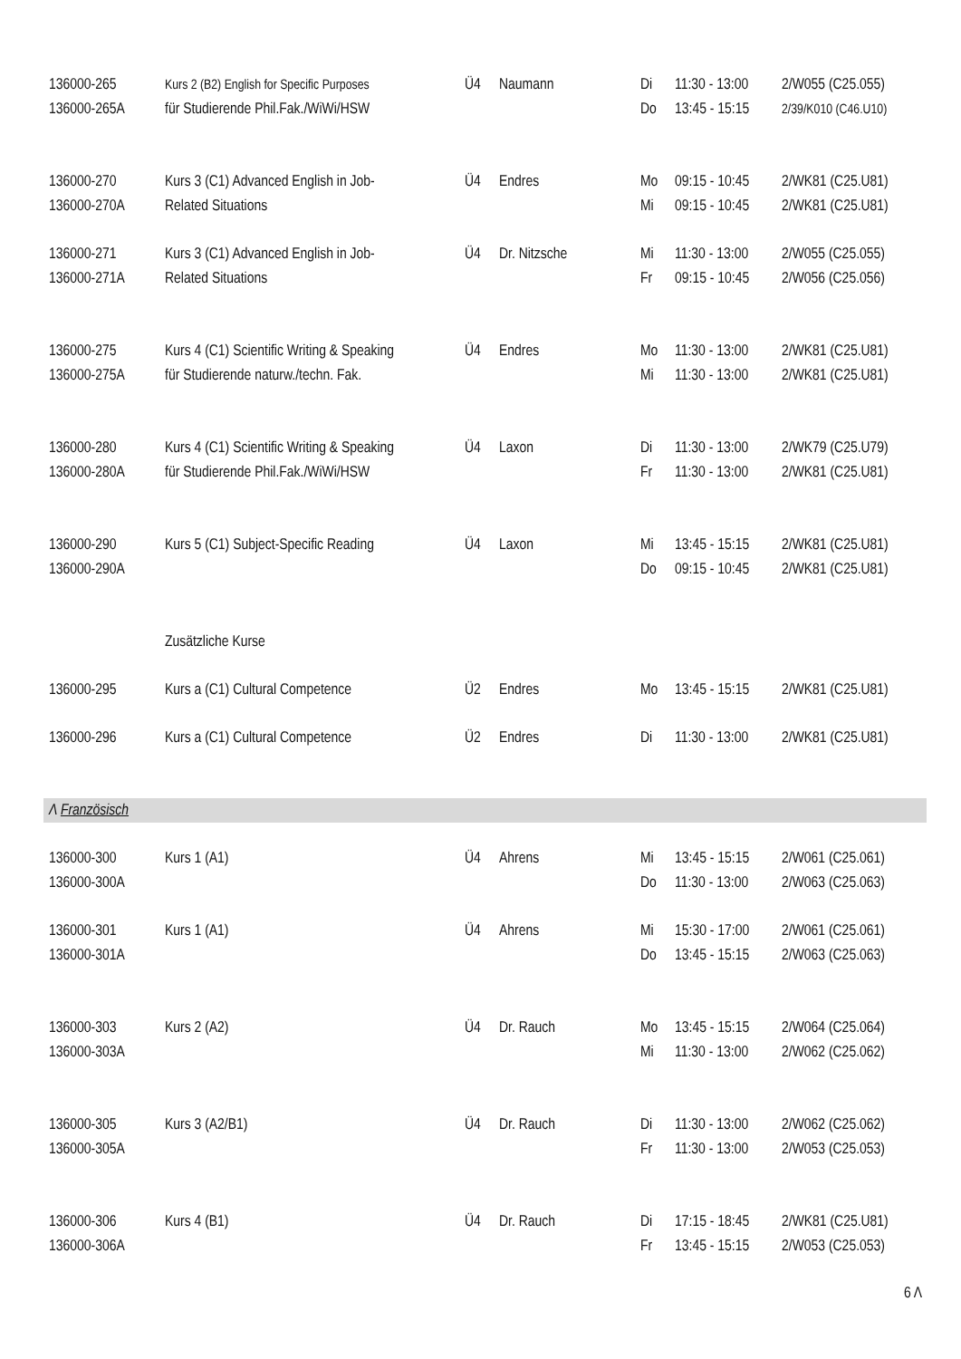| 136000-265 | Kurs 2 (B2) English for Specific Purposes | Ü4 | Naumann | Di | 11:30 - 13:00 | 2/W055 (C25.055) |
| 136000-265A | für Studierende Phil.Fak./WiWi/HSW | | | Do | 13:45 - 15:15 | 2/39/K010 (C46.U10) |
| 136000-270 | Kurs 3 (C1) Advanced English in Job- | Ü4 | Endres | Mo | 09:15 - 10:45 | 2/WK81 (C25.U81) |
| 136000-270A | Related Situations | | | Mi | 09:15 - 10:45 | 2/WK81 (C25.U81) |
| 136000-271 | Kurs 3 (C1) Advanced English in Job- | Ü4 | Dr. Nitzsche | Mi | 11:30 - 13:00 | 2/W055 (C25.055) |
| 136000-271A | Related Situations | | | Fr | 09:15 - 10:45 | 2/W056 (C25.056) |
| 136000-275 | Kurs 4 (C1) Scientific Writing & Speaking | Ü4 | Endres | Mo | 11:30 - 13:00 | 2/WK81 (C25.U81) |
| 136000-275A | für Studierende naturw./techn. Fak. | | | Mi | 11:30 - 13:00 | 2/WK81 (C25.U81) |
| 136000-280 | Kurs 4 (C1) Scientific Writing & Speaking | Ü4 | Laxon | Di | 11:30 - 13:00 | 2/WK79 (C25.U79) |
| 136000-280A | für Studierende Phil.Fak./WiWi/HSW | | | Fr | 11:30 - 13:00 | 2/WK81 (C25.U81) |
| 136000-290 | Kurs 5 (C1) Subject-Specific Reading | Ü4 | Laxon | Mi | 13:45 - 15:15 | 2/WK81 (C25.U81) |
| 136000-290A | | | | Do | 09:15 - 10:45 | 2/WK81 (C25.U81) |
| | Zusätzliche Kurse | | | | | |
| 136000-295 | Kurs a (C1) Cultural Competence | Ü2 | Endres | Mo | 13:45 - 15:15 | 2/WK81 (C25.U81) |
| 136000-296 | Kurs a (C1) Cultural Competence | Ü2 | Endres | Di | 11:30 - 13:00 | 2/WK81 (C25.U81) |
| Λ Französisch | | | | | | |
| 136000-300 | Kurs 1 (A1) | Ü4 | Ahrens | Mi | 13:45 - 15:15 | 2/W061 (C25.061) |
| 136000-300A | | | | Do | 11:30 - 13:00 | 2/W063 (C25.063) |
| 136000-301 | Kurs 1 (A1) | Ü4 | Ahrens | Mi | 15:30 - 17:00 | 2/W061 (C25.061) |
| 136000-301A | | | | Do | 13:45 - 15:15 | 2/W063 (C25.063) |
| 136000-303 | Kurs 2 (A2) | Ü4 | Dr. Rauch | Mo | 13:45 - 15:15 | 2/W064 (C25.064) |
| 136000-303A | | | | Mi | 11:30 - 13:00 | 2/W062 (C25.062) |
| 136000-305 | Kurs 3 (A2/B1) | Ü4 | Dr. Rauch | Di | 11:30 - 13:00 | 2/W062 (C25.062) |
| 136000-305A | | | | Fr | 11:30 - 13:00 | 2/W053 (C25.053) |
| 136000-306 | Kurs 4 (B1) | Ü4 | Dr. Rauch | Di | 17:15 - 18:45 | 2/WK81 (C25.U81) |
| 136000-306A | | | | Fr | 13:45 - 15:15 | 2/W053 (C25.053) |
6 Λ